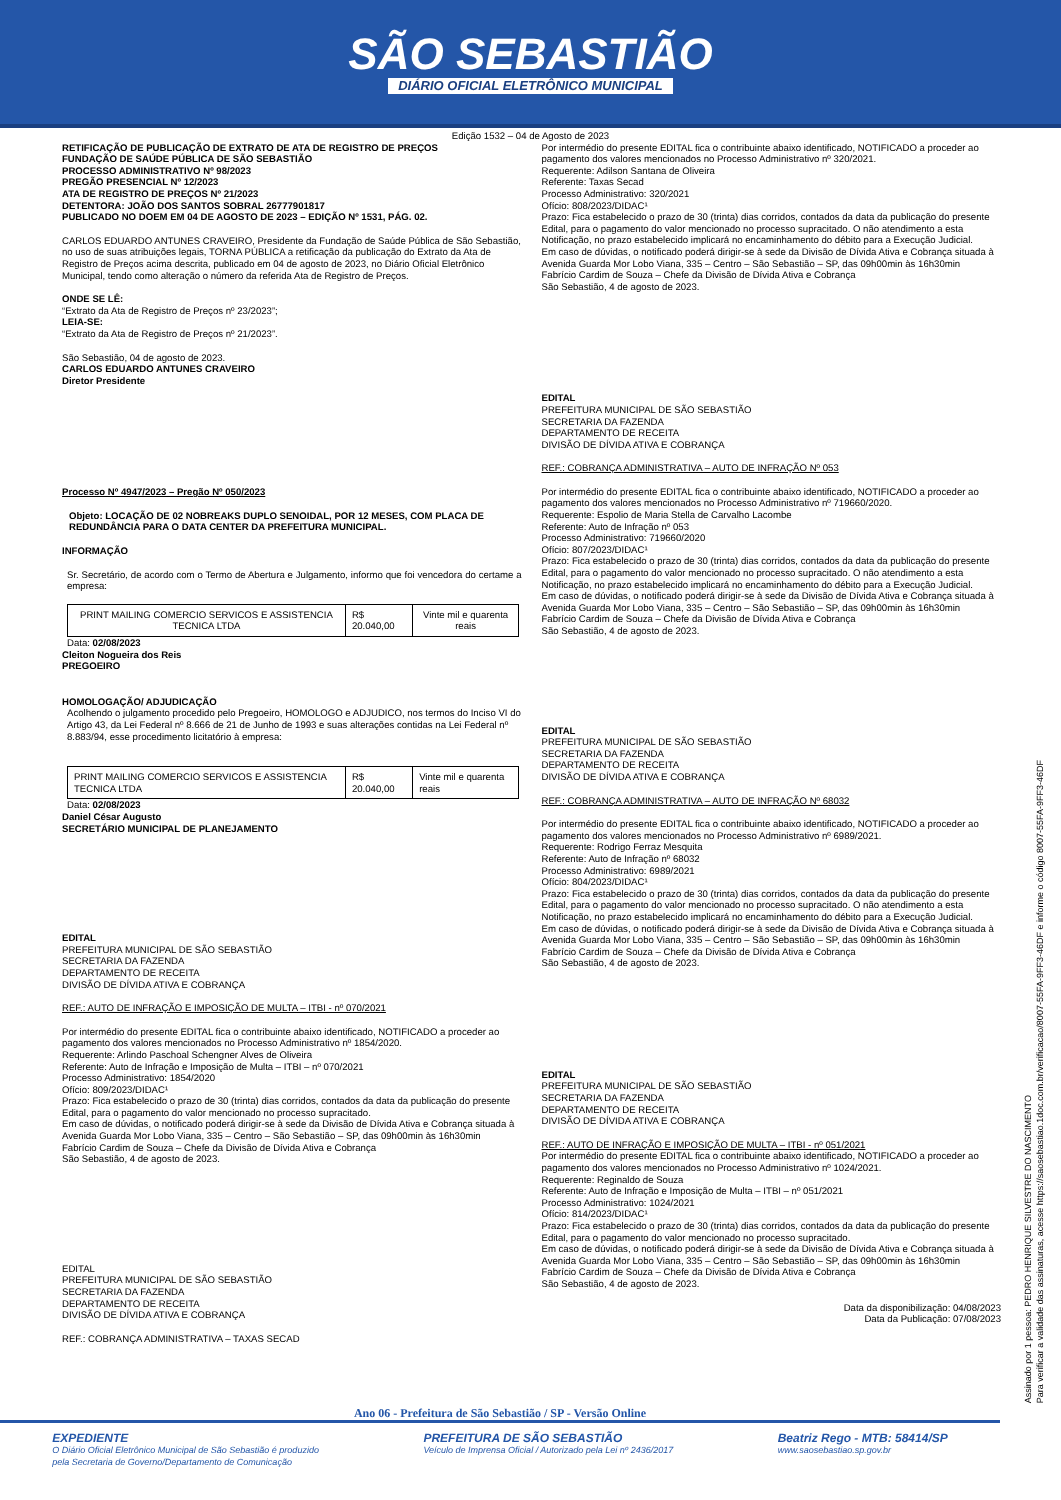SÃO SEBASTIÃO
DIÁRIO OFICIAL ELETRÔNICO MUNICIPAL
Edição 1532 – 04 de Agosto de 2023
RETIFICAÇÃO DE PUBLICAÇÃO DE EXTRATO DE ATA DE REGISTRO DE PREÇOS
FUNDAÇÃO DE SAÚDE PÚBLICA DE SÃO SEBASTIÃO
PROCESSO ADMINISTRATIVO Nº 98/2023
PREGÃO PRESENCIAL Nº 12/2023
ATA DE REGISTRO DE PREÇOS Nº 21/2023
DETENTORA: JOÃO DOS SANTOS SOBRAL 26777901817
PUBLICADO NO DOEM EM 04 DE AGOSTO DE 2023 – EDIÇÃO Nº 1531, PÁG. 02.
CARLOS EDUARDO ANTUNES CRAVEIRO, Presidente da Fundação de Saúde Pública de São Sebastião, no uso de suas atribuições legais, TORNA PÚBLICA a retificação da publicação do Extrato da Ata de Registro de Preços acima descrita, publicado em 04 de agosto de 2023, no Diário Oficial Eletrônico Municipal, tendo como alteração o número da referida Ata de Registro de Preços.
ONDE SE LÊ:
“Extrato da Ata de Registro de Preços nº 23/2023”;
LEIA-SE:
“Extrato da Ata de Registro de Preços nº 21/2023”.
São Sebastião, 04 de agosto de 2023.
CARLOS EDUARDO ANTUNES CRAVEIRO
Diretor Presidente
Processo Nº 4947/2023 – Pregão Nº 050/2023
Objeto: LOCAÇÃO DE 02 NOBREAKS DUPLO SENOIDAL, POR 12 MESES, COM PLACA DE REDUNDÂNCIA PARA O DATA CENTER DA PREFEITURA MUNICIPAL.
INFORMAÇÃO
Sr. Secretário, de acordo com o Termo de Abertura e Julgamento, informo que foi vencedora do certame a empresa:
| PRINT MAILING COMERCIO SERVICOS E ASSISTENCIA TECNICA LTDA | R$ 20.040,00 | Vinte mil e quarenta reais |
Data: 02/08/2023
Cleiton Nogueira dos Reis
PREGOEIRO
HOMOLOGAÇÃO/ ADJUDICAÇÃO
Acolhendo o julgamento procedido pelo Pregoeiro, HOMOLOGO e ADJUDICO, nos termos do Inciso VI do Artigo 43, da Lei Federal nº 8.666 de 21 de Junho de 1993 e suas alterações contidas na Lei Federal nº 8.883/94, esse procedimento licitatório à empresa:
| PRINT MAILING COMERCIO SERVICOS E ASSISTENCIA TECNICA LTDA | R$ 20.040,00 | Vinte mil e quarenta reais |
Data: 02/08/2023
Daniel César Augusto
SECRETÁRIO MUNICIPAL DE PLANEJAMENTO
EDITAL
PREFEITURA MUNICIPAL DE SÃO SEBASTIÃO
SECRETARIA DA FAZENDA
DEPARTAMENTO DE RECEITA
DIVISÃO DE DÍVIDA ATIVA E COBRANÇA
REF.: AUTO DE INFRAÇÃO E IMPOSIÇÃO DE MULTA – ITBI - nº 070/2021
Por intermédio do presente EDITAL fica o contribuinte abaixo identificado, NOTIFICADO a proceder ao pagamento dos valores mencionados no Processo Administrativo nº 1854/2020.
Requerente: Arlindo Paschoal Schengner Alves de Oliveira
Referente: Auto de Infração e Imposição de Multa – ITBI – nº 070/2021
Processo Administrativo: 1854/2020
Ofício: 809/2023/DIDAC¹
Prazo: Fica estabelecido o prazo de 30 (trinta) dias corridos, contados da data da publicação do presente Edital, para o pagamento do valor mencionado no processo supracitado.
Em caso de dúvidas, o notificado poderá dirigir-se à sede da Divisão de Dívida Ativa e Cobrança situada à Avenida Guarda Mor Lobo Viana, 335 – Centro – São Sebastião – SP, das 09h00min às 16h30min
Fabrício Cardim de Souza – Chefe da Divisão de Dívida Ativa e Cobrança
São Sebastião, 4 de agosto de 2023.
EDITAL
PREFEITURA MUNICIPAL DE SÃO SEBASTIÃO
SECRETARIA DA FAZENDA
DEPARTAMENTO DE RECEITA
DIVISÃO DE DÍVIDA ATIVA E COBRANÇA
REF.: COBRANÇA ADMINISTRATIVA – TAXAS SECAD
Por intermédio do presente EDITAL fica o contribuinte abaixo identificado, NOTIFICADO a proceder ao pagamento dos valores mencionados no Processo Administrativo nº 320/2021.
Requerente: Adilson Santana de Oliveira
Referente: Taxas Secad
Processo Administrativo: 320/2021
Ofício: 808/2023/DIDAC¹
Prazo: Fica estabelecido o prazo de 30 (trinta) dias corridos, contados da data da publicação do presente Edital, para o pagamento do valor mencionado no processo supracitado. O não atendimento a esta Notificação, no prazo estabelecido implicará no encaminhamento do débito para a Execução Judicial.
Em caso de dúvidas, o notificado poderá dirigir-se à sede da Divisão de Dívida Ativa e Cobrança situada à Avenida Guarda Mor Lobo Viana, 335 – Centro – São Sebastião – SP, das 09h00min às 16h30min
Fabrício Cardim de Souza – Chefe da Divisão de Dívida Ativa e Cobrança
São Sebastião, 4 de agosto de 2023.
EDITAL
PREFEITURA MUNICIPAL DE SÃO SEBASTIÃO
SECRETARIA DA FAZENDA
DEPARTAMENTO DE RECEITA
DIVISÃO DE DÍVIDA ATIVA E COBRANÇA
REF.: COBRANÇA ADMINISTRATIVA – AUTO DE INFRAÇÃO Nº 053
Por intermédio do presente EDITAL fica o contribuinte abaixo identificado, NOTIFICADO a proceder ao pagamento dos valores mencionados no Processo Administrativo nº 719660/2020.
Requerente: Espolio de Maria Stella de Carvalho Lacombe
Referente: Auto de Infração nº 053
Processo Administrativo: 719660/2020
Ofício: 807/2023/DIDAC¹
Prazo: Fica estabelecido o prazo de 30 (trinta) dias corridos, contados da data da publicação do presente Edital, para o pagamento do valor mencionado no processo supracitado. O não atendimento a esta Notificação, no prazo estabelecido implicará no encaminhamento do débito para a Execução Judicial.
Em caso de dúvidas, o notificado poderá dirigir-se à sede da Divisão de Dívida Ativa e Cobrança situada à Avenida Guarda Mor Lobo Viana, 335 – Centro – São Sebastião – SP, das 09h00min às 16h30min
Fabrício Cardim de Souza – Chefe da Divisão de Dívida Ativa e Cobrança
São Sebastião, 4 de agosto de 2023.
EDITAL
PREFEITURA MUNICIPAL DE SÃO SEBASTIÃO
SECRETARIA DA FAZENDA
DEPARTAMENTO DE RECEITA
DIVISÃO DE DÍVIDA ATIVA E COBRANÇA
REF.: COBRANÇA ADMINISTRATIVA – AUTO DE INFRAÇÃO Nº 68032
Por intermédio do presente EDITAL fica o contribuinte abaixo identificado, NOTIFICADO a proceder ao pagamento dos valores mencionados no Processo Administrativo nº 6989/2021.
Requerente: Rodrigo Ferraz Mesquita
Referente: Auto de Infração nº 68032
Processo Administrativo: 6989/2021
Ofício: 804/2023/DIDAC¹
Prazo: Fica estabelecido o prazo de 30 (trinta) dias corridos, contados da data da publicação do presente Edital, para o pagamento do valor mencionado no processo supracitado. O não atendimento a esta Notificação, no prazo estabelecido implicará no encaminhamento do débito para a Execução Judicial.
Em caso de dúvidas, o notificado poderá dirigir-se à sede da Divisão de Dívida Ativa e Cobrança situada à Avenida Guarda Mor Lobo Viana, 335 – Centro – São Sebastião – SP, das 09h00min às 16h30min
Fabrício Cardim de Souza – Chefe da Divisão de Dívida Ativa e Cobrança
São Sebastião, 4 de agosto de 2023.
EDITAL
PREFEITURA MUNICIPAL DE SÃO SEBASTIÃO
SECRETARIA DA FAZENDA
DEPARTAMENTO DE RECEITA
DIVISÃO DE DÍVIDA ATIVA E COBRANÇA
REF.: AUTO DE INFRAÇÃO E IMPOSIÇÃO DE MULTA – ITBI - nº 051/2021
Por intermédio do presente EDITAL fica o contribuinte abaixo identificado, NOTIFICADO a proceder ao pagamento dos valores mencionados no Processo Administrativo nº 1024/2021.
Requerente: Reginaldo de Souza
Referente: Auto de Infração e Imposição de Multa – ITBI – nº 051/2021
Processo Administrativo: 1024/2021
Ofício: 814/2023/DIDAC¹
Prazo: Fica estabelecido o prazo de 30 (trinta) dias corridos, contados da data da publicação do presente Edital, para o pagamento do valor mencionado no processo supracitado.
Em caso de dúvidas, o notificado poderá dirigir-se à sede da Divisão de Dívida Ativa e Cobrança situada à Avenida Guarda Mor Lobo Viana, 335 – Centro – São Sebastião – SP, das 09h00min às 16h30min
Fabrício Cardim de Souza – Chefe da Divisão de Dívida Ativa e Cobrança
São Sebastião, 4 de agosto de 2023.
Data da disponibilização: 04/08/2023
Data da Publicação: 07/08/2023
Assinado por 1 pessoa: PEDRO HENRIQUE SILVESTRE DO NASCIMENTO
Para verificar a validade das assinaturas, acesse https://saosebastiao.1doc.com.br/verificacao/8007-55FA-9FF3-46DF e informe o código 8007-55FA-9FF3-46DF
Ano 06 - Prefeitura de São Sebastião / SP - Versão Online
EXPEDIENTE
O Diário Oficial Eletrônico Municipal de São Sebastião é produzido
pela Secretaria de Governo/Departamento de Comunicação
PREFEITURA DE SÃO SEBASTIÃO
Veículo de Imprensa Oficial / Autorizado pela Lei nº 2436/2017
Beatriz Rego - MTB: 58414/SP
www.saosebastiao.sp.gov.br